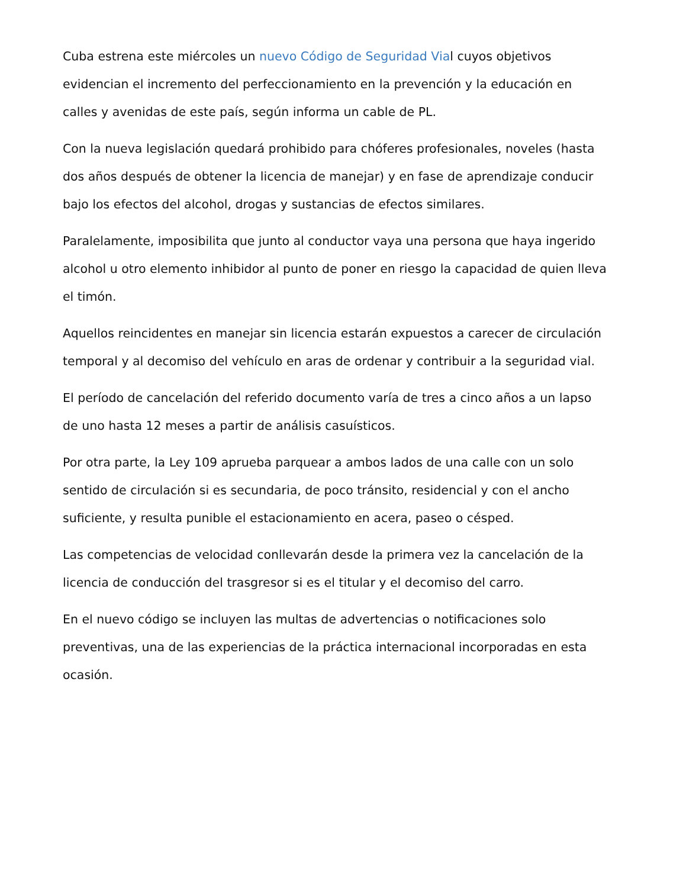Cuba estrena este miércoles un nuevo Código de Seguridad Vial cuyos objetivos evidencian el incremento del perfeccionamiento en la prevención y la educación en calles y avenidas de este país, según informa un cable de PL.
Con la nueva legislación quedará prohibido para chóferes profesionales, noveles (hasta dos años después de obtener la licencia de manejar) y en fase de aprendizaje conducir bajo los efectos del alcohol, drogas y sustancias de efectos similares.
Paralelamente, imposibilita que junto al conductor vaya una persona que haya ingerido alcohol u otro elemento inhibidor al punto de poner en riesgo la capacidad de quien lleva el timón.
Aquellos reincidentes en manejar sin licencia estarán expuestos a carecer de circulación temporal y al decomiso del vehículo en aras de ordenar y contribuir a la seguridad vial.
El período de cancelación del referido documento varía de tres a cinco años a un lapso de uno hasta 12 meses a partir de análisis casuísticos.
Por otra parte, la Ley 109 aprueba parquear a ambos lados de una calle con un solo sentido de circulación si es secundaria, de poco tránsito, residencial y con el ancho suficiente, y resulta punible el estacionamiento en acera, paseo o césped.
Las competencias de velocidad conllevarán desde la primera vez la cancelación de la licencia de conducción del trasgresor si es el titular y el decomiso del carro.
En el nuevo código se incluyen las multas de advertencias o notificaciones solo preventivas, una de las experiencias de la práctica internacional incorporadas en esta ocasión.